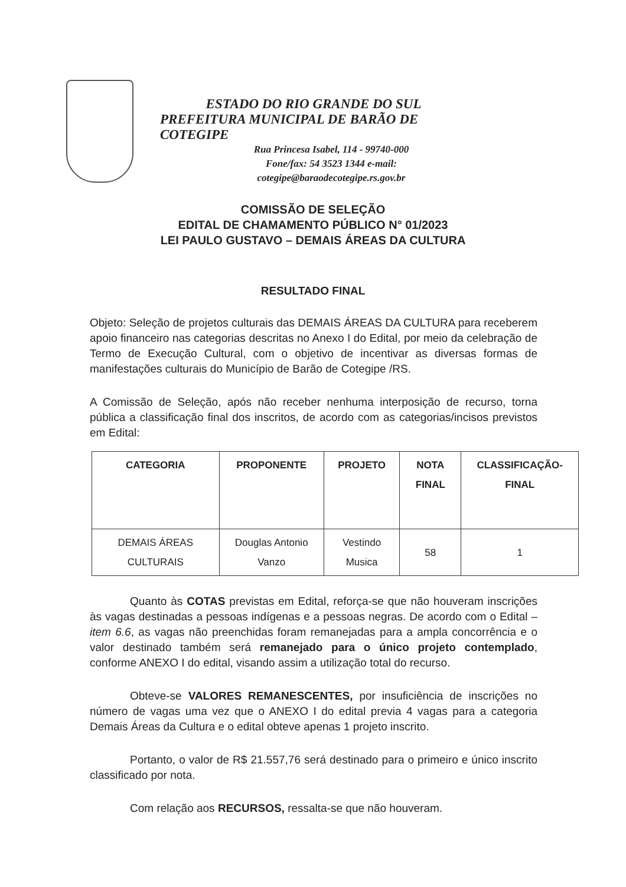ESTADO DO RIO GRANDE DO SUL
PREFEITURA MUNICIPAL DE BARÃO DE COTEGIPE
Rua Princesa Isabel, 114 - 99740-000
Fone/fax: 54 3523 1344 e-mail:
cotegipe@baraodecotegipe.rs.gov.br
COMISSÃO DE SELEÇÃO
EDITAL DE CHAMAMENTO PÚBLICO N° 01/2023
LEI PAULO GUSTAVO – DEMAIS ÁREAS DA CULTURA
RESULTADO FINAL
Objeto: Seleção de projetos culturais das DEMAIS ÁREAS DA CULTURA para receberem apoio financeiro nas categorias descritas no Anexo I do Edital, por meio da celebração de Termo de Execução Cultural, com o objetivo de incentivar as diversas formas de manifestações culturais do Município de Barão de Cotegipe /RS.
A Comissão de Seleção, após não receber nenhuma interposição de recurso, torna pública a classificação final dos inscritos, de acordo com as categorias/incisos previstos em Edital:
| CATEGORIA | PROPONENTE | PROJETO | NOTA FINAL | CLASSIFICAÇÃO-FINAL |
| --- | --- | --- | --- | --- |
| DEMAIS ÁREAS CULTURAIS | Douglas Antonio Vanzo | Vestindo Musica | 58 | 1 |
Quanto às COTAS previstas em Edital, reforça-se que não houveram inscrições às vagas destinadas a pessoas indígenas e a pessoas negras. De acordo com o Edital – item 6.6, as vagas não preenchidas foram remanejadas para a ampla concorrência e o valor destinado também será remanejado para o único projeto contemplado, conforme ANEXO I do edital, visando assim a utilização total do recurso.
Obteve-se VALORES REMANESCENTES, por insuficiência de inscrições no número de vagas uma vez que o ANEXO I do edital previa 4 vagas para a categoria Demais Áreas da Cultura e o edital obteve apenas 1 projeto inscrito.
Portanto, o valor de R$ 21.557,76 será destinado para o primeiro e único inscrito classificado por nota.
Com relação aos RECURSOS, ressalta-se que não houveram.